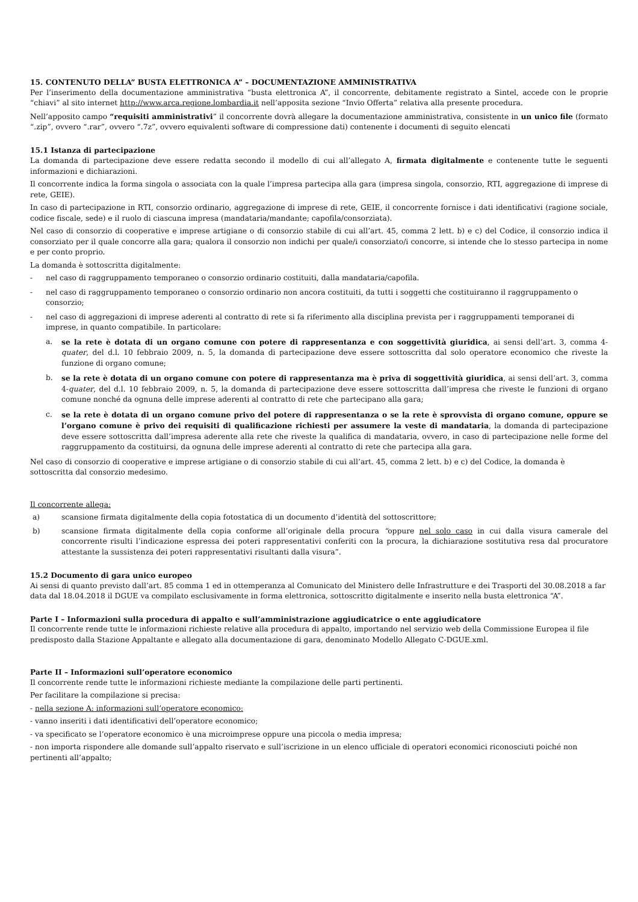15. CONTENUTO DELLA” BUSTA ELETTRONICA A” – DOCUMENTAZIONE AMMINISTRATIVA
Per l’inserimento della documentazione amministrativa “busta elettronica A”, il concorrente, debitamente registrato a Sintel, accede con le proprie “chiavi” al sito internet http://www.arca.regione.lombardia.it nell’apposita sezione “Invio Offerta” relativa alla presente procedura.
Nell’apposito campo “requisiti amministrativi” il concorrente dovrà allegare la documentazione amministrativa, consistente in un unico file (formato “.zip”, ovvero “.rar”, ovvero “.7z”, ovvero equivalenti software di compressione dati) contenente i documenti di seguito elencati
15.1 Istanza di partecipazione
La domanda di partecipazione deve essere redatta secondo il modello di cui all’allegato A, firmata digitalmente e contenente tutte le seguenti informazioni e dichiarazioni.
Il concorrente indica la forma singola o associata con la quale l’impresa partecipa alla gara (impresa singola, consorzio, RTI, aggregazione di imprese di rete, GEIE).
In caso di partecipazione in RTI, consorzio ordinario, aggregazione di imprese di rete, GEIE, il concorrente fornisce i dati identificativi (ragione sociale, codice fiscale, sede) e il ruolo di ciascuna impresa (mandataria/mandante; capofila/consorziata).
Nel caso di consorzio di cooperative e imprese artigiane o di consorzio stabile di cui all’art. 45, comma 2 lett. b) e c) del Codice, il consorzio indica il consorziato per il quale concorre alla gara; qualora il consorzio non indichi per quale/i consorziato/i concorre, si intende che lo stesso partecipa in nome e per conto proprio.
La domanda è sottoscritta digitalmente:
- nel caso di raggruppamento temporaneo o consorzio ordinario costituiti, dalla mandataria/capofila.
- nel caso di raggruppamento temporaneo o consorzio ordinario non ancora costituiti, da tutti i soggetti che costituiranno il raggruppamento o consorzio;
- nel caso di aggregazioni di imprese aderenti al contratto di rete si fa riferimento alla disciplina prevista per i raggruppamenti temporanei di imprese, in quanto compatibile. In particolare:
a. se la rete è dotata di un organo comune con potere di rappresentanza e con soggettività giuridica, ai sensi dell’art. 3, comma 4-quater, del d.l. 10 febbraio 2009, n. 5, la domanda di partecipazione deve essere sottoscritta dal solo operatore economico che riveste la funzione di organo comune;
b. se la rete è dotata di un organo comune con potere di rappresentanza ma è priva di soggettività giuridica, ai sensi dell’art. 3, comma 4-quater, del d.l. 10 febbraio 2009, n. 5, la domanda di partecipazione deve essere sottoscritta dall’impresa che riveste le funzioni di organo comune nonché da ognuna delle imprese aderenti al contratto di rete che partecipano alla gara;
c. se la rete è dotata di un organo comune privo del potere di rappresentanza o se la rete è sprovvista di organo comune, oppure se l’organo comune è privo dei requisiti di qualificazione richiesti per assumere la veste di mandataria, la domanda di partecipazione deve essere sottoscritta dall’impresa aderente alla rete che riveste la qualifica di mandataria, ovvero, in caso di partecipazione nelle forme del raggruppamento da costituirsi, da ognuna delle imprese aderenti al contratto di rete che partecipa alla gara.
Nel caso di consorzio di cooperative e imprese artigiane o di consorzio stabile di cui all’art. 45, comma 2 lett. b) e c) del Codice, la domanda è sottoscritta dal consorzio medesimo.
Il concorrente allega:
a) scansione firmata digitalmente della copia fotostatica di un documento d’identità del sottoscrittore;
b) scansione firmata digitalmente della copia conforme all’originale della procura “oppure nel solo caso in cui dalla visura camerale del concorrente risulti l’indicazione espressa dei poteri rappresentativi conferiti con la procura, la dichiarazione sostitutiva resa dal procuratore attestante la sussistenza dei poteri rappresentativi risultanti dalla visura”.
15.2 Documento di gara unico europeo
Ai sensi di quanto previsto dall’art. 85 comma 1 ed in ottemperanza al Comunicato del Ministero delle Infrastrutture e dei Trasporti del 30.08.2018 a far data dal 18.04.2018 il DGUE va compilato esclusivamente in forma elettronica, sottoscritto digitalmente e inserito nella busta elettronica “A”.
Parte I – Informazioni sulla procedura di appalto e sull’amministrazione aggiudicatrice o ente aggiudicatore
Il concorrente rende tutte le informazioni richieste relative alla procedura di appalto, importando nel servizio web della Commissione Europea il file predisposto dalla Stazione Appaltante e allegato alla documentazione di gara, denominato Modello Allegato C-DGUE.xml.
Parte II – Informazioni sull’operatore economico
Il concorrente rende tutte le informazioni richieste mediante la compilazione delle parti pertinenti.
Per facilitare la compilazione si precisa:
- nella sezione A: informazioni sull’operatore economico:
- vanno inseriti i dati identificativi dell’operatore economico;
- va specificato se l’operatore economico è una microimprese oppure una piccola o media impresa;
- non importa rispondere alle domande sull’appalto riservato e sull’iscrizione in un elenco ufficiale di operatori economici riconosciuti poiché non pertinenti all’appalto;